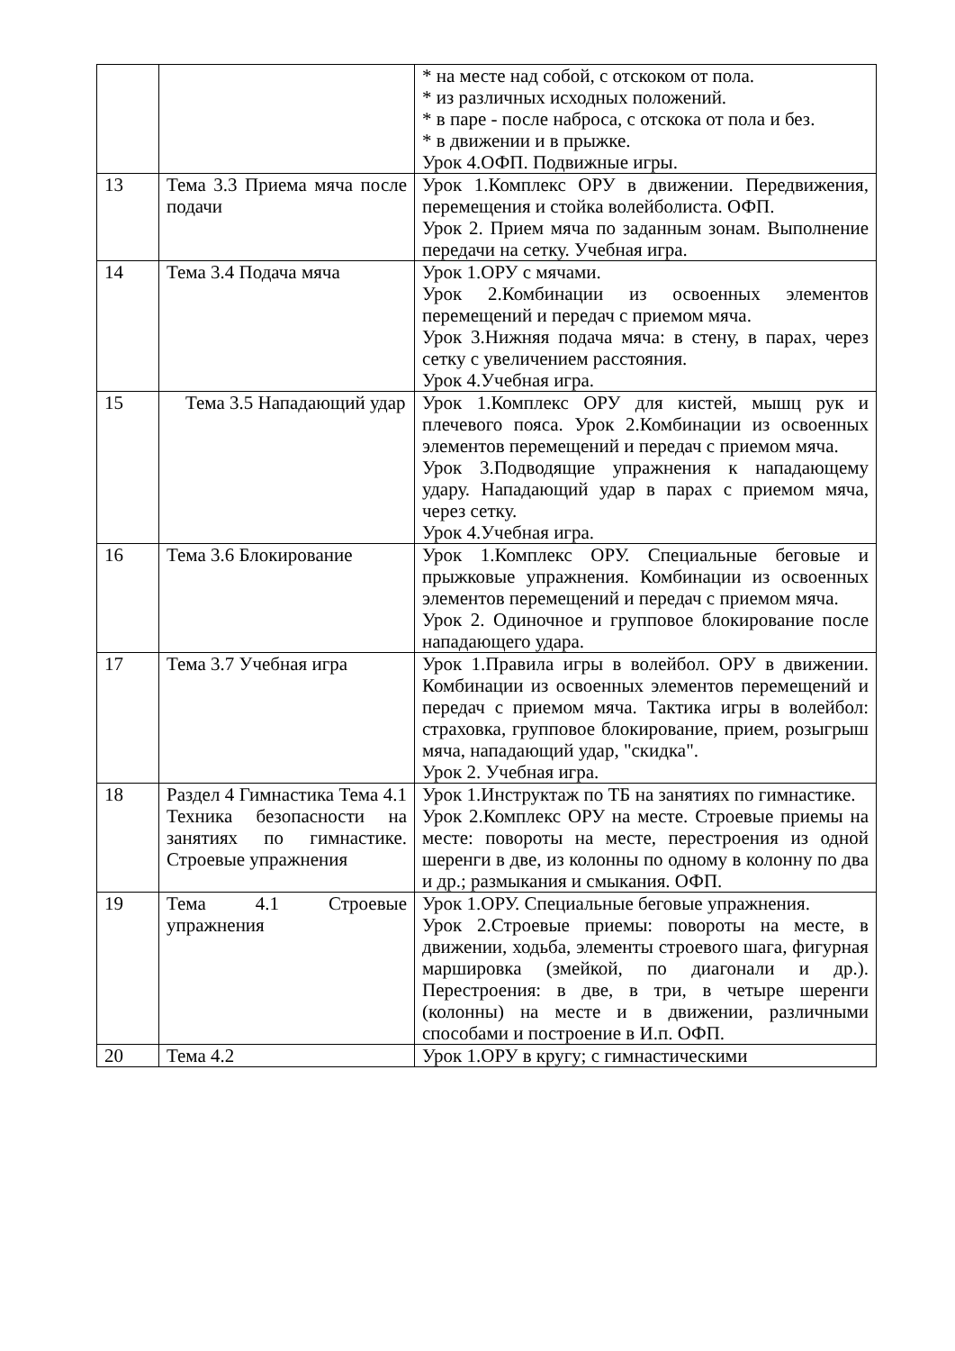| | | * на месте над собой, с отскоком от пола. * из различных исходных положений. * в паре - после наброса, с отскока от пола и без. * в движении и в прыжке. Урок 4.ОФП. Подвижные игры. |
| 13 | Тема 3.3 Приема мяча после подачи | Урок 1.Комплекс ОРУ в движении. Передвижения, перемещения и стойка волейболиста. ОФП. Урок 2. Прием мяча по заданным зонам. Выполнение передачи на сетку. Учебная игра. |
| 14 | Тема 3.4 Подача мяча | Урок 1.ОРУ с мячами. Урок 2.Комбинации из освоенных элементов перемещений и передач с приемом мяча. Урок 3.Нижняя подача мяча: в стену, в парах, через сетку с увеличением расстояния. Урок 4.Учебная игра. |
| 15 | Тема 3.5 Нападающий удар | Урок 1.Комплекс ОРУ для кистей, мышц рук и плечевого пояса. Урок 2.Комбинации из освоенных элементов перемещений и передач с приемом мяча. Урок 3.Подводящие упражнения к нападающему удару. Нападающий удар в парах с приемом мяча, через сетку. Урок 4.Учебная игра. |
| 16 | Тема 3.6 Блокирование | Урок 1.Комплекс ОРУ. Специальные беговые и прыжковые упражнения. Комбинации из освоенных элементов перемещений и передач с приемом мяча. Урок 2. Одиночное и групповое блокирование после нападающего удара. |
| 17 | Тема 3.7 Учебная игра | Урок 1.Правила игры в волейбол. ОРУ в движении. Комбинации из освоенных элементов перемещений и передач с приемом мяча. Тактика игры в волейбол: страховка, групповое блокирование, прием, розыгрыш мяча, нападающий удар, "скидка". Урок 2. Учебная игра. |
| 18 | Раздел 4 Гимнастика Тема 4.1 Техника безопасности на занятиях по гимнастике. Строевые упражнения | Урок 1.Инструктаж по ТБ на занятиях по гимнастике. Урок 2.Комплекс ОРУ на месте. Строевые приемы на месте: повороты на месте, перестроения из одной шеренги в две, из колонны по одному в колонну по два и др.; размыкания и смыкания. ОФП. |
| 19 | Тема 4.1 Строевые упражнения | Урок 1.ОРУ. Специальные беговые упражнения. Урок 2.Строевые приемы: повороты на месте, в движении, ходьба, элементы строевого шага, фигурная маршировка (змейкой, по диагонали и др.). Перестроения: в две, в три, в четыре шеренги (колонны) на месте и в движении, различными способами и построение в И.п. ОФП. |
| 20 | Тема 4.2 | Урок 1.ОРУ в кругу; с гимнастическими |